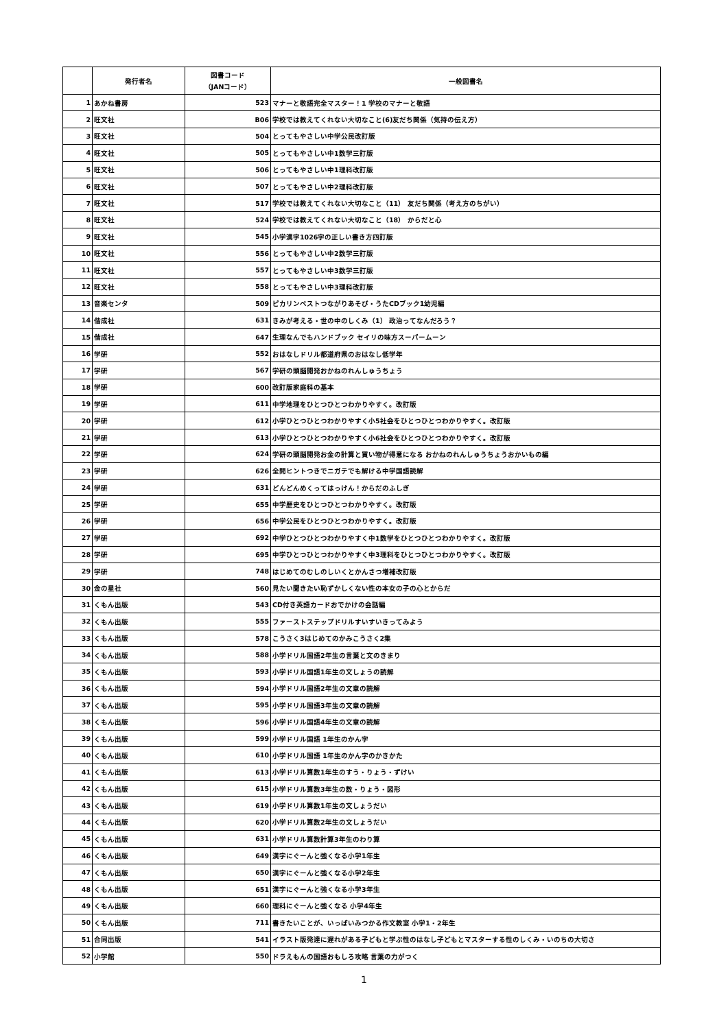| | 発行者名 | 図書コード （JANコード） | 一般図書名 |
| --- | --- | --- | --- |
| 1 | あかね書房 | 523 | マナーと敬語完全マスター！1 学校のマナーと敬語 |
| 2 | 旺文社 | B06 | 学校では教えてくれない大切なこと(6)友だち関係（気持の伝え方） |
| 3 | 旺文社 | 504 | とってもやさしい中学公民改訂版 |
| 4 | 旺文社 | 505 | とってもやさしい中1数学三訂版 |
| 5 | 旺文社 | 506 | とってもやさしい中1理科改訂版 |
| 6 | 旺文社 | 507 | とってもやさしい中2理科改訂版 |
| 7 | 旺文社 | 517 | 学校では教えてくれない大切なこと（11） 友だち関係（考え方のちがい） |
| 8 | 旺文社 | 524 | 学校では教えてくれない大切なこと（18） からだと心 |
| 9 | 旺文社 | 545 | 小学漢字1026字の正しい書き方四訂版 |
| 10 | 旺文社 | 556 | とってもやさしい中2数学三訂版 |
| 11 | 旺文社 | 557 | とってもやさしい中3数学三訂版 |
| 12 | 旺文社 | 558 | とってもやさしい中3理科改訂版 |
| 13 | 音楽センタ | 509 | ピカリンベストつながりあそび・うたCDブック1幼児編 |
| 14 | 偕成社 | 631 | きみが考える・世の中のしくみ（1） 政治ってなんだろう？ |
| 15 | 偕成社 | 647 | 生理なんでもハンドブック セイリの味方スーパームーン |
| 16 | 学研 | 552 | おはなしドリル都道府県のおはなし低学年 |
| 17 | 学研 | 567 | 学研の頭脳開発おかねのれんしゅうちょう |
| 18 | 学研 | 600 | 改訂版家庭科の基本 |
| 19 | 学研 | 611 | 中学地理をひとつひとつわかりやすく。改訂版 |
| 20 | 学研 | 612 | 小学ひとつひとつわかりやすく小5社会をひとつひとつわかりやすく。改訂版 |
| 21 | 学研 | 613 | 小学ひとつひとつわかりやすく小6社会をひとつひとつわかりやすく。改訂版 |
| 22 | 学研 | 624 | 学研の頭脳開発お金の計算と買い物が得意になる おかねのれんしゅうちょうおかいもの編 |
| 23 | 学研 | 626 | 全問ヒントつきでニガテでも解ける中学国語読解 |
| 24 | 学研 | 631 | どんどんめくってはっけん！からだのふしぎ |
| 25 | 学研 | 655 | 中学歴史をひとつひとつわかりやすく。改訂版 |
| 26 | 学研 | 656 | 中学公民をひとつひとつわかりやすく。改訂版 |
| 27 | 学研 | 692 | 中学ひとつひとつわかりやすく中1数学をひとつひとつわかりやすく。改訂版 |
| 28 | 学研 | 695 | 中学ひとつひとつわかりやすく中3理科をひとつひとつわかりやすく。改訂版 |
| 29 | 学研 | 748 | はじめてのむしのしいくとかんさつ増補改訂版 |
| 30 | 金の星社 | 560 | 見たい聞きたい恥ずかしくない性の本女の子の心とからだ |
| 31 | くもん出版 | 543 | CD付き英語カードおでかけの会話編 |
| 32 | くもん出版 | 555 | ファーストステップドリルすいすいきってみよう |
| 33 | くもん出版 | 578 | こうさく3はじめてのかみこうさく2集 |
| 34 | くもん出版 | 588 | 小学ドリル国語2年生の言葉と文のきまり |
| 35 | くもん出版 | 593 | 小学ドリル国語1年生の文しょうの読解 |
| 36 | くもん出版 | 594 | 小学ドリル国語2年生の文章の読解 |
| 37 | くもん出版 | 595 | 小学ドリル国語3年生の文章の読解 |
| 38 | くもん出版 | 596 | 小学ドリル国語4年生の文章の読解 |
| 39 | くもん出版 | 599 | 小学ドリル国語 1年生のかん字 |
| 40 | くもん出版 | 610 | 小学ドリル国語 1年生のかん字のかきかた |
| 41 | くもん出版 | 613 | 小学ドリル算数1年生のすう・りょう・ずけい |
| 42 | くもん出版 | 615 | 小学ドリル算数3年生の数・りょう・図形 |
| 43 | くもん出版 | 619 | 小学ドリル算数1年生の文しょうだい |
| 44 | くもん出版 | 620 | 小学ドリル算数2年生の文しょうだい |
| 45 | くもん出版 | 631 | 小学ドリル算数計算3年生のわり算 |
| 46 | くもん出版 | 649 | 漢字にぐーんと強くなる小学1年生 |
| 47 | くもん出版 | 650 | 漢字にぐーんと強くなる小学2年生 |
| 48 | くもん出版 | 651 | 漢字にぐーんと強くなる小学3年生 |
| 49 | くもん出版 | 660 | 理科にぐーんと強くなる 小学4年生 |
| 50 | くもん出版 | 711 | 書きたいことが、いっぱいみつかる作文教室 小学1・2年生 |
| 51 | 合同出版 | 541 | イラスト版発達に遅れがある子どもと学ぶ性のはなし子どもとマスターする性のしくみ・いのちの大切さ |
| 52 | 小学館 | 550 | ドラえもんの国語おもしろ攻略 言葉の力がつく |
1